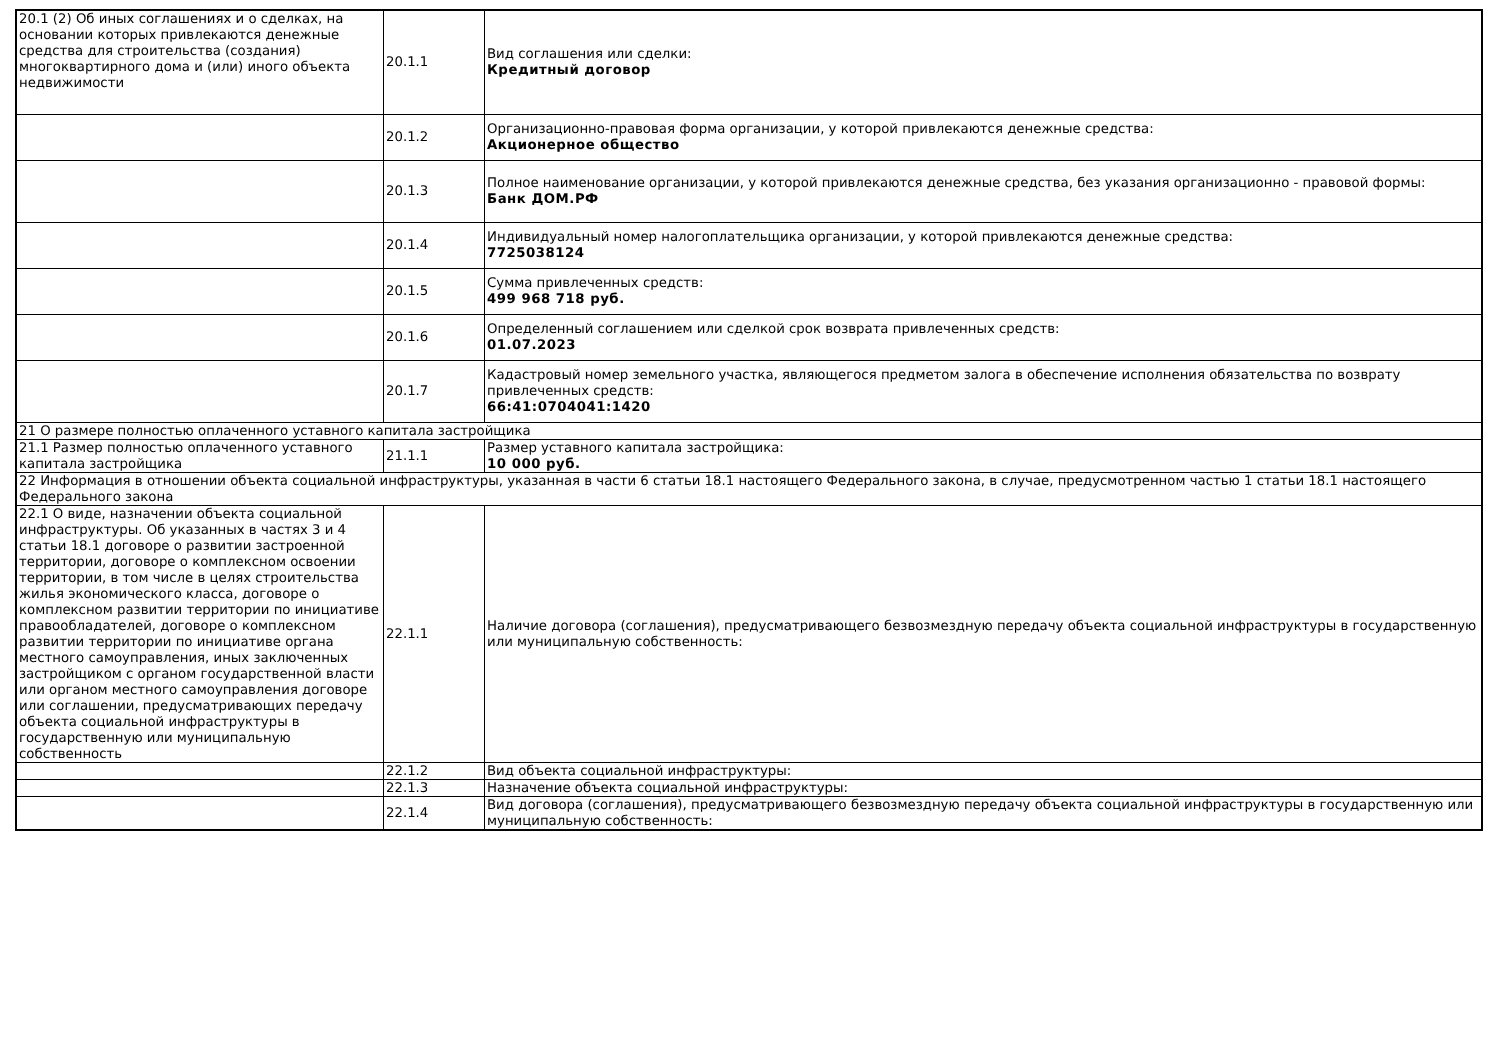| 20.1 (2) Об иных соглашениях и о сделках, на основании которых привлекаются денежные средства для строительства (создания) многоквартирного дома и (или) иного объекта недвижимости | 20.1.1 | Вид соглашения или сделки: Кредитный договор |
| | 20.1.2 | Организационно-правовая форма организации, у которой привлекаются денежные средства: Акционерное общество |
| | 20.1.3 | Полное наименование организации, у которой привлекаются денежные средства, без указания организационно - правовой формы: Банк ДОМ.РФ |
| | 20.1.4 | Индивидуальный номер налогоплательщика организации, у которой привлекаются денежные средства: 7725038124 |
| | 20.1.5 | Сумма привлеченных средств: 499 968 718 руб. |
| | 20.1.6 | Определенный соглашением или сделкой срок возврата привлеченных средств: 01.07.2023 |
| | 20.1.7 | Кадастровый номер земельного участка, являющегося предметом залога в обеспечение исполнения обязательства по возврату привлеченных средств: 66:41:0704041:1420 |
| 21 О размере полностью оплаченного уставного капитала застройщика | | |
| 21.1 Размер полностью оплаченного уставного капитала застройщика | 21.1.1 | Размер уставного капитала застройщика: 10 000 руб. |
| 22 Информация в отношении объекта социальной инфраструктуры, указанная в части 6 статьи 18.1 настоящего Федерального закона, в случае, предусмотренном частью 1 статьи 18.1 настоящего Федерального закона | | |
| 22.1 О виде, назначении объекта социальной инфраструктуры. Об указанных в частях 3 и 4 статьи 18.1 договоре о развитии застроенной территории, договоре о комплексном освоении территории, в том числе в целях строительства жилья экономического класса, договоре о комплексном развитии территории по инициативе правообладателей, договоре о комплексном развитии территории по инициативе органа местного самоуправления, иных заключенных застройщиком с органом государственной власти или органом местного самоуправления договоре или соглашении, предусматривающих передачу объекта социальной инфраструктуры в государственную или муниципальную собственность | 22.1.1 | Наличие договора (соглашения), предусматривающего безвозмездную передачу объекта социальной инфраструктуры в государственную или муниципальную собственность: |
| | 22.1.2 | Вид объекта социальной инфраструктуры: |
| | 22.1.3 | Назначение объекта социальной инфраструктуры: |
| | 22.1.4 | Вид договора (соглашения), предусматривающего безвозмездную передачу объекта социальной инфраструктуры в государственную или муниципальную собственность: |